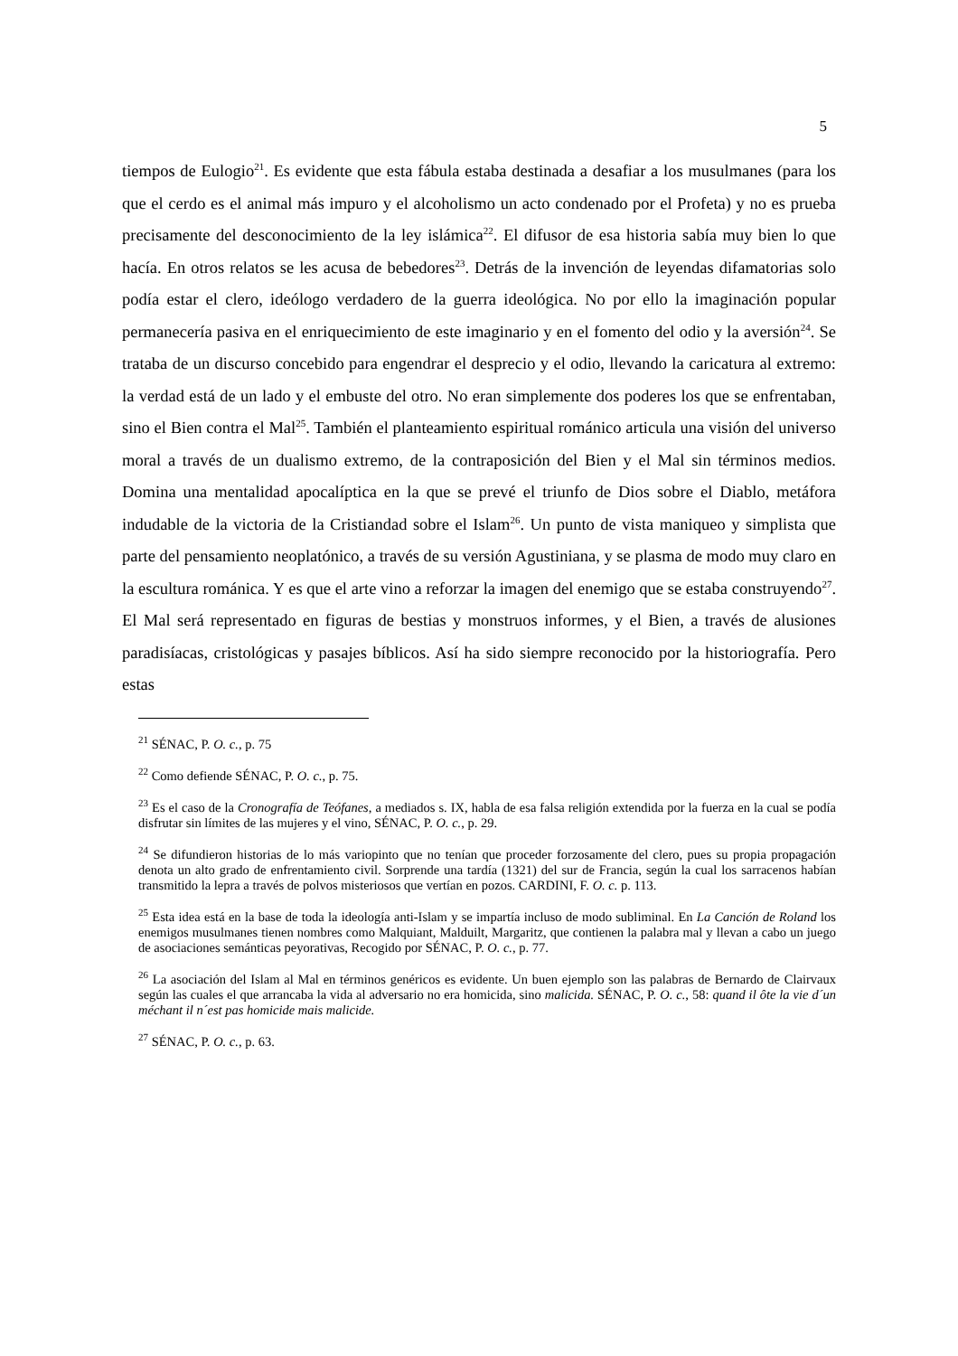5
tiempos de Eulogio<sup>21</sup>. Es evidente que esta fábula estaba destinada a desafiar a los musulmanes (para los que el cerdo es el animal más impuro y el alcoholismo un acto condenado por el Profeta) y no es prueba precisamente del desconocimiento de la ley islámica<sup>22</sup>. El difusor de esa historia sabía muy bien lo que hacía. En otros relatos se les acusa de bebedores<sup>23</sup>. Detrás de la invención de leyendas difamatorias solo podía estar el clero, ideólogo verdadero de la guerra ideológica. No por ello la imaginación popular permanecería pasiva en el enriquecimiento de este imaginario y en el fomento del odio y la aversión<sup>24</sup>. Se trataba de un discurso concebido para engendrar el desprecio y el odio, llevando la caricatura al extremo: la verdad está de un lado y el embuste del otro. No eran simplemente dos poderes los que se enfrentaban, sino el Bien contra el Mal<sup>25</sup>. También el planteamiento espiritual románico articula una visión del universo moral a través de un dualismo extremo, de la contraposición del Bien y el Mal sin términos medios. Domina una mentalidad apocalíptica en la que se prevé el triunfo de Dios sobre el Diablo, metáfora indudable de la victoria de la Cristiandad sobre el Islam<sup>26</sup>. Un punto de vista maniqueo y simplista que parte del pensamiento neoplatónico, a través de su versión Agustiniana, y se plasma de modo muy claro en la escultura románica. Y es que el arte vino a reforzar la imagen del enemigo que se estaba construyendo<sup>27</sup>. El Mal será representado en figuras de bestias y monstruos informes, y el Bien, a través de alusiones paradisíacas, cristológicas y pasajes bíblicos. Así ha sido siempre reconocido por la historiografía. Pero estas
<sup>21</sup> SÉNAC, P. O. c., p. 75
<sup>22</sup> Como defiende SÉNAC, P. O. c., p. 75.
<sup>23</sup> Es el caso de la Cronografía de Teófanes, a mediados s. IX, habla de esa falsa religión extendida por la fuerza en la cual se podía disfrutar sin límites de las mujeres y el vino, SÉNAC, P. O. c., p. 29.
<sup>24</sup> Se difundieron historias de lo más variopinto que no tenían que proceder forzosamente del clero, pues su propia propagación denota un alto grado de enfrentamiento civil. Sorprende una tardía (1321) del sur de Francia, según la cual los sarracenos habían transmitido la lepra a través de polvos misteriosos que vertían en pozos. CARDINI, F. O. c. p. 113.
<sup>25</sup> Esta idea está en la base de toda la ideología anti-Islam y se impartía incluso de modo subliminal. En La Canción de Roland los enemigos musulmanes tienen nombres como Malquiant, Malduilt, Margaritz, que contienen la palabra mal y llevan a cabo un juego de asociaciones semánticas peyorativas, Recogido por SÉNAC, P. O. c., p. 77.
<sup>26</sup> La asociación del Islam al Mal en términos genéricos es evidente. Un buen ejemplo son las palabras de Bernardo de Clairvaux según las cuales el que arrancaba la vida al adversario no era homicida, sino malicida. SÉNAC, P. O. c., 58: quand il ôte la vie d´un méchant il n´est pas homicide mais malicide.
<sup>27</sup> SÉNAC, P. O. c., p. 63.